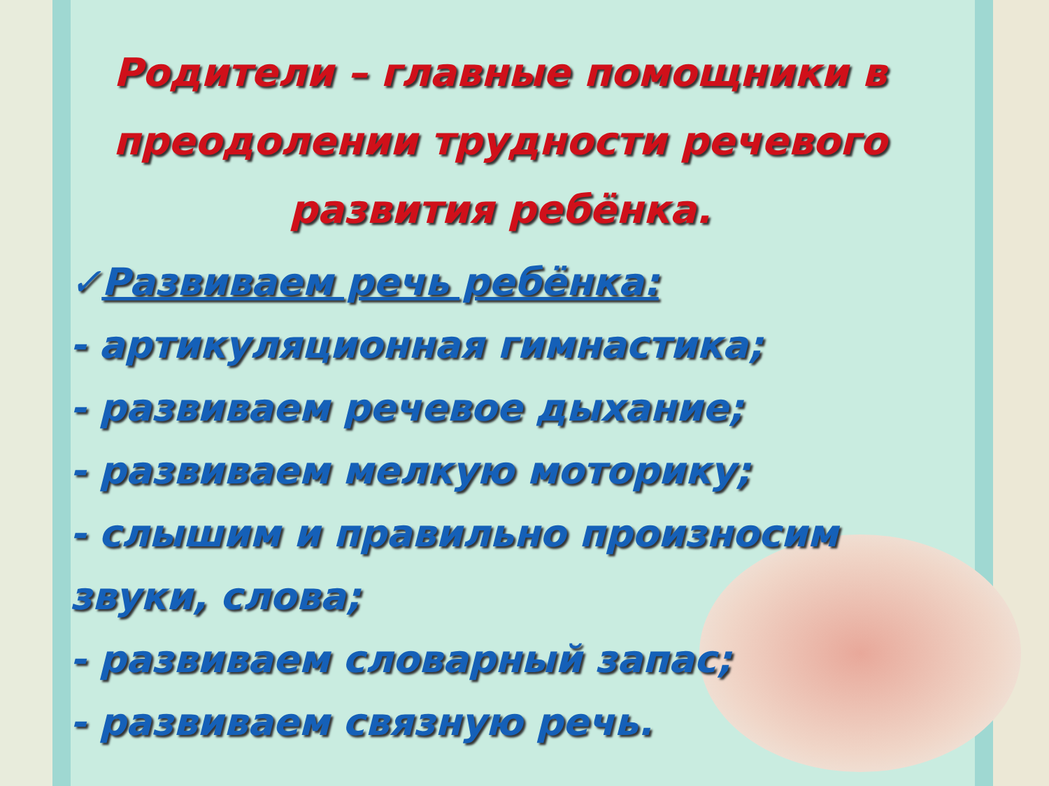Родители – главные помощники в преодолении трудности речевого развития ребёнка.
✓Развиваем речь ребёнка:
- артикуляционная гимнастика;
- развиваем речевое дыхание;
- развиваем мелкую моторику;
- слышим и правильно произносим звуки, слова;
- развиваем словарный запас;
- развиваем связную речь.